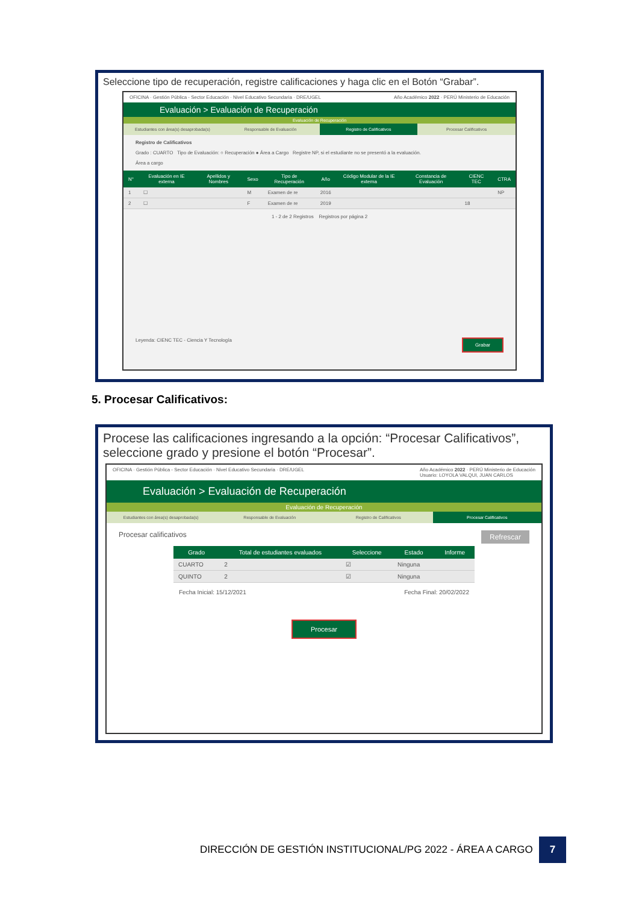Seleccione tipo de recuperación, registre calificaciones y haga clic en el Botón “Grabar”.
OFICINA · Gestión Pública - Sector Educación · Nivel Educativo Secundaria · DRE/UGEL
Año Académico 2022 · PERÚ Ministerio de Educación
Evaluación > Evaluación de Recuperación
Evaluación de Recuperación
Estudiantes con área(s) desaprobada(s)
Responsable de Evaluación Registro de Calificativos Procesar Calificativos
Registro de Calificativos
Grado : CUARTO Tipo de Evaluación: ○ Recuperación ● Área a Cargo Registre NP, si el estudiante no se presentó a la evaluación.
Área a cargo
| N° | Evaluación en IE externa | Apellidos y Nombres | Sexo | Tipo de Recuperación | Año | Código Modular de la IE externa | Constancia de Evaluación | CIENC TEC | CTRA |
| --- | --- | --- | --- | --- | --- | --- | --- | --- | --- |
| 1 | ☐ | | M | Examen de re | 2016 | | | | NP |
| 2 | ☐ | | F | Examen de re | 2019 | | | 18 | |
1 - 2 de 2 Registros Registros por página 2
Leyenda: CIENC TEC - Ciencia Y Tecnología Grabar
5. Procesar Calificativos:
Procese las calificaciones ingresando a la opción: “Procesar Calificativos”, seleccione grado y presione el botón “Procesar”.
OFICINA · Gestión Pública - Sector Educación · Nivel Educativo Secundaria · DRE/UGEL
Año Académico 2022 · PERÚ Ministerio de Educación
Usuario: LOYOLA VALQUI, JUAN CARLOS
Evaluación > Evaluación de Recuperación
Evaluación de Recuperación
Estudiantes con área(s) desaprobada(s)
Responsable de Evaluación Registro de Calificativos Procesar Calificativos
Procesar calificativos Refrescar
| Grado | Total de estudiantes evaluados | Seleccione | Estado | Informe |
| --- | --- | --- | --- | --- |
| CUARTO | 2 | ☑ | Ninguna | |
| QUINTO | 2 | ☑ | Ninguna | |
Fecha Inicial: 15/12/2021 Fecha Final: 20/02/2022
Procesar
DIRECCIÓN DE GESTIÓN INSTITUCIONAL/PG 2022 - ÁREA A CARGO 7